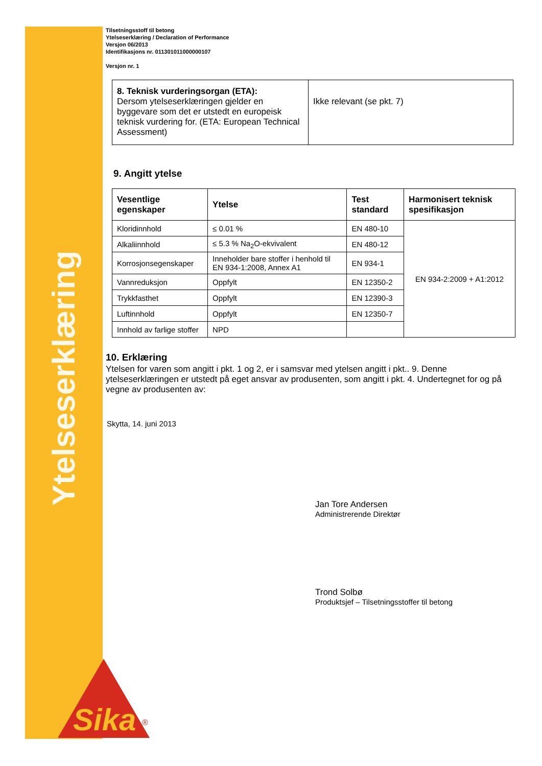Ytelseserklæring
Sika
®
Tilsetningsstoff til betong
Ytelseserklæring / Declaration of Performance
Versjon 06/2013
Identifikasjons nr. 011301011000000107
Versjon nr. 1
| 8. Teknisk vurderingsorgan (ETA): Dersom ytelseserklæringen gjelder en byggevare som det er utstedt en europeisk teknisk vurdering for. (ETA: European Technical Assessment) | Ikke relevant (se pkt. 7) |
9. Angitt ytelse
| Vesentlige egenskaper | Ytelse | Test standard | Harmonisert teknisk spesifikasjon |
| --- | --- | --- | --- |
| Kloridinnhold | ≤ 0.01 % | EN 480-10 | EN 934-2:2009 + A1:2012 |
| Alkaliinnhold | ≤ 5.3 % Na<sub>2</sub>O-ekvivalent | EN 480-12 | |
| Korrosjonsegenskaper | Inneholder bare stoffer i henhold til EN 934-1:2008, Annex A1 | EN 934-1 | |
| Vannreduksjon | Oppfylt | EN 12350-2 | |
| Trykkfasthet | Oppfylt | EN 12390-3 | |
| Luftinnhold | Oppfylt | EN 12350-7 | |
| Innhold av farlige stoffer | NPD | | |
10. Erklæring
Ytelsen for varen som angitt i pkt. 1 og 2, er i samsvar med ytelsen angitt i pkt.. 9. Denne ytelseserklæringen er utstedt på eget ansvar av produsenten, som angitt i pkt. 4. Undertegnet for og på vegne av produsenten av:
Skytta, 14. juni 2013
Jan Tore Andersen
Administrerende Direktør
Trond Solbø
Produktsjef – Tilsetningsstoffer til betong